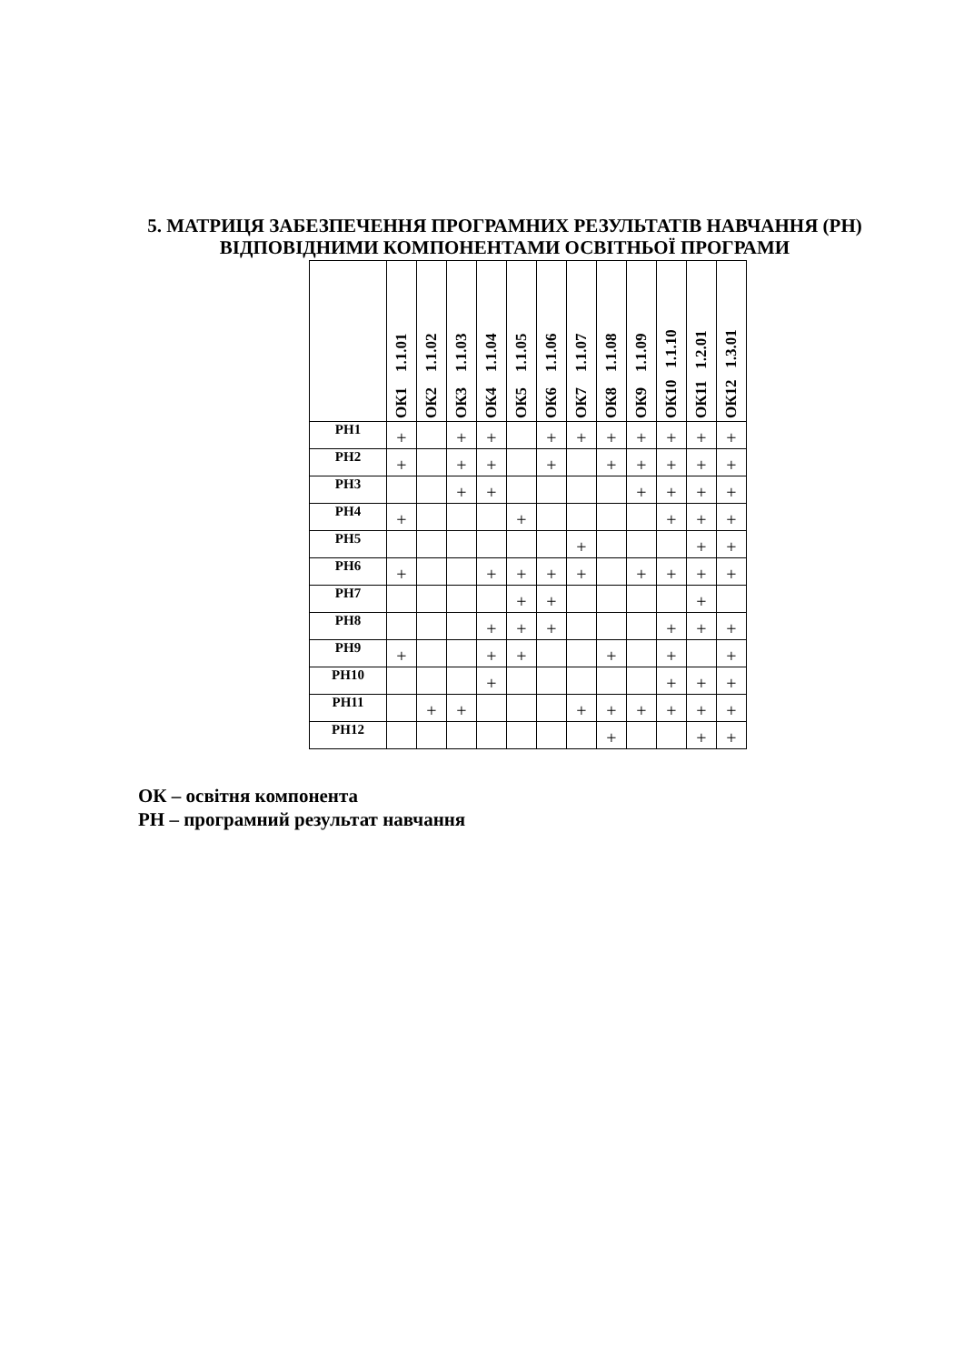5. МАТРИЦЯ ЗАБЕЗПЕЧЕННЯ ПРОГРАМНИХ РЕЗУЛЬТАТІВ НАВЧАННЯ (РН) ВІДПОВІДНИМИ КОМПОНЕНТАМИ ОСВІТНЬОЇ ПРОГРАМИ
| | ОК1 1.1.01 | ОК2 1.1.02 | ОК3 1.1.03 | ОК4 1.1.04 | ОК5 1.1.05 | ОК6 1.1.06 | ОК7 1.1.07 | ОК8 1.1.08 | ОК9 1.1.09 | ОК10 1.1.10 | ОК11 1.2.01 | ОК12 1.3.01 |
| --- | --- | --- | --- | --- | --- | --- | --- | --- | --- | --- | --- | --- |
| РН1 | + | | + | + | | + | + | + | + | + | + | + |
| РН2 | + | | + | + | | + | | + | + | + | + | + |
| РН3 | | | + | + | | | | | + | + | + | + |
| РН4 | + | | | | + | | | | | + | + | + |
| РН5 | | | | | | | + | | | | + | + |
| РН6 | + | | | + | + | + | + | | + | + | + | + |
| РН7 | | | | | + | + | | | | | + | |
| РН8 | | | | + | + | + | | | | + | + | + |
| РН9 | + | | | + | + | | | + | | + | | + |
| РН10 | | | | + | | | | | | + | + | + |
| РН11 | | + | + | | | | + | + | + | + | + | + |
| РН12 | | | | | | | | + | | | + | + |
ОК – освітня компонента
РН – програмний результат навчання